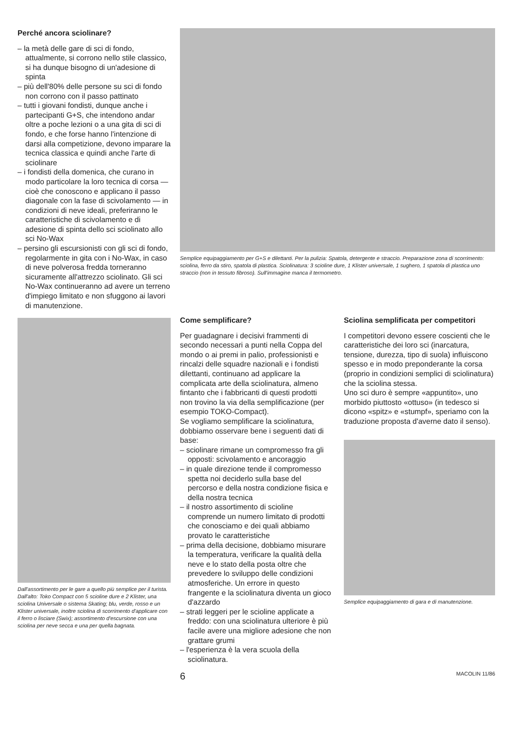Perché ancora sciolinare?
– la metà delle gare di sci di fondo, attualmente, si corrono nello stile classico, si ha dunque bisogno di un'adesione di spinta
– più dell'80% delle persone su sci di fondo non corrono con il passo pattinato
– tutti i giovani fondisti, dunque anche i partecipanti G+S, che intendono andar oltre a poche lezioni o a una gita di sci di fondo, e che forse hanno l'intenzione di darsi alla competizione, devono imparare la tecnica classica e quindi anche l'arte di sciolinare
– i fondisti della domenica, che curano in modo particolare la loro tecnica di corsa — cioè che conoscono e applicano il passo diagonale con la fase di scivolamento — in condizioni di neve ideali, preferiranno le caratteristiche di scivolamento e di adesione di spinta dello sci sciolinato allo sci No-Wax
– persino gli escursionisti con gli sci di fondo, regolarmente in gita con i No-Wax, in caso di neve polverosa fredda torneranno sicuramente all'attrezzo sciolinato. Gli sci No-Wax continueranno ad avere un terreno d'impiego limitato e non sfuggono ai lavori di manutenzione.
Dall'assortimento per le gare a quello più semplice per il turista. Dall'alto: Toko Compact con 5 scioline dure e 2 Klister, una sciolina Universale o sistema Skating; blu, verde, rosso e un Klister universale, inoltre sciolina di scorrimento d'applicare con il ferro o lisciare (Swix); assortimento d'escursione con una sciolina per neve secca e una per quella bagnata.
Semplice equipaggiamento per G+S e dilettanti. Per la pulizia: Spatola, detergente e straccio. Preparazione zona di scorrimento: sciolina, ferro da stiro, spatola di plastica. Sciolinatura: 3 scioline dure, 1 Klister universale, 1 sughero, 1 spatola di plastica uno straccio (non in tessuto fibroso). Sull'immagine manca il termometro.
Come semplificare?
Per guadagnare i decisivi frammenti di secondo necessari a punti nella Coppa del mondo o ai premi in palio, professionisti e rincalzi delle squadre nazionali e i fondisti dilettanti, continuano ad applicare la complicata arte della sciolinatura, almeno fintanto che i fabbricanti di questi prodotti non trovino la via della semplificazione (per esempio TOKO-Compact).
Se vogliamo semplificare la sciolinatura, dobbiamo osservare bene i seguenti dati di base:
– sciolinare rimane un compromesso fra gli opposti: scivolamento e ancoraggio
– in quale direzione tende il compromesso spetta noi deciderlo sulla base del percorso e della nostra condizione fisica e della nostra tecnica
– il nostro assortimento di scioline comprende un numero limitato di prodotti che conosciamo e dei quali abbiamo provato le caratteristiche
– prima della decisione, dobbiamo misurare la temperatura, verificare la qualità della neve e lo stato della posta oltre che prevedere lo sviluppo delle condizioni atmosferiche. Un errore in questo frangente e la sciolinatura diventa un gioco d'azzardo
– strati leggeri per le scioline applicate a freddo: con una sciolinatura ulteriore è più facile avere una migliore adesione che non grattare grumi
– l'esperienza è la vera scuola della sciolinatura.
Sciolina semplificata per competitori
I competitori devono essere coscienti che le caratteristiche dei loro sci (inarcatura, tensione, durezza, tipo di suola) influiscono spesso e in modo preponderante la corsa (proprio in condizioni semplici di sciolinatura) che la sciolina stessa.
Uno sci duro è sempre «appuntito», uno morbido piuttosto «ottuso» (in tedesco si dicono «spitz» e «stumpf», speriamo con la traduzione proposta d'averne dato il senso).
Semplice equipaggiamento di gara e di manutenzione.
6 MACOLIN 11/86